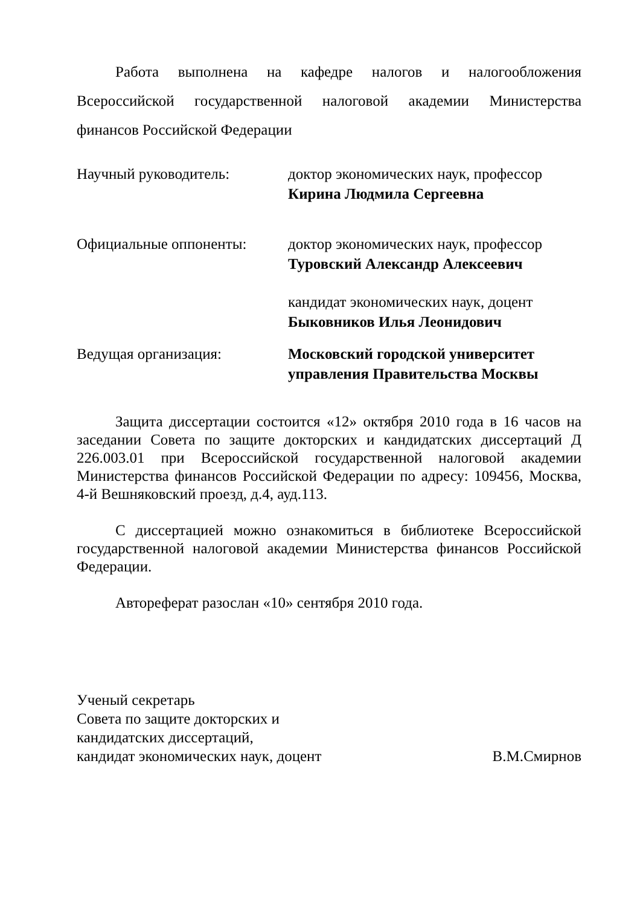Работа выполнена на кафедре налогов и налогообложения Всероссийской государственной налоговой академии Министерства финансов Российской Федерации
Научный руководитель: доктор экономических наук, профессор
Кирина Людмила Сергеевна
Официальные оппоненты: доктор экономических наук, профессор
Туровский Александр Алексеевич
кандидат экономических наук, доцент
Быковников Илья Леонидович
Ведущая организация: Московский городской университет
управления Правительства Москвы
Защита диссертации состоится «12» октября 2010 года в 16 часов на заседании Совета по защите докторских и кандидатских диссертаций Д 226.003.01 при Всероссийской государственной налоговой академии Министерства финансов Российской Федерации по адресу: 109456, Москва, 4-й Вешняковский проезд, д.4, ауд.113.
С диссертацией можно ознакомиться в библиотеке Всероссийской государственной налоговой академии Министерства финансов Российской Федерации.
Автореферат разослан «10» сентября 2010 года.
Ученый секретарь
Совета по защите докторских и
кандидатских диссертаций,
кандидат экономических наук, доцент В.М.Смирнов